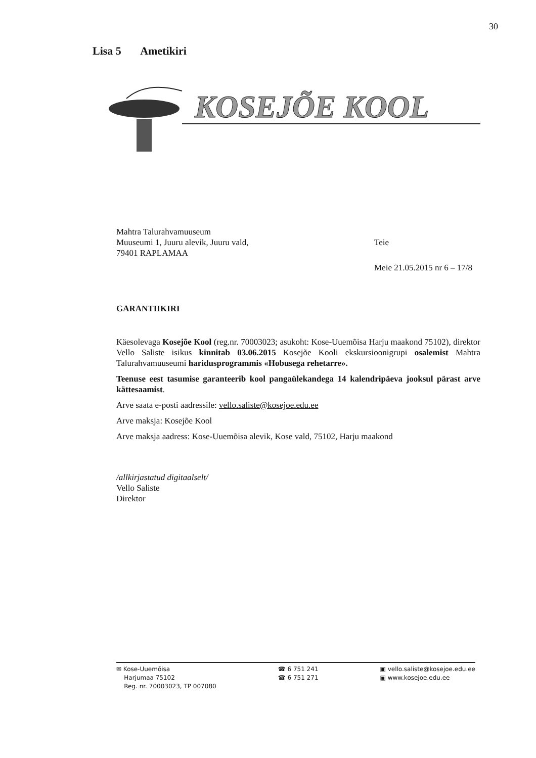30
Lisa 5 Ametikiri
KOSEJÕE KOOL
Mahtra Talurahvamuuseum
Muuseumi 1, Juuru alevik, Juuru vald,
79401 RAPLAMAA
Teie
Meie 21.05.2015 nr 6 – 17/8
GARANTIIKIRI
Käesolevaga Kosejõe Kool (reg.nr. 70003023; asukoht: Kose-Uuemõisa Harju maakond 75102), direktor Vello Saliste isikus kinnitab 03.06.2015 Kosejõe Kooli ekskursioonigrupi osalemist Mahtra Talurahvamuuseumi haridusprogrammis «Hobusega rehetarre».
Teenuse eest tasumise garanteerib kool pangaülekandega 14 kalendripäeva jooksul pärast arve kättesaamist.
Arve saata e-posti aadressile: vello.saliste@kosejoe.edu.ee
Arve maksja: Kosejõe Kool
Arve maksja aadress: Kose-Uuemõisa alevik, Kose vald, 75102, Harju maakond
/allkirjastatud digitaalselt/
Vello Saliste
Direktor
✉ Kose-Uuemõisa
Harjumaa 75102
Reg. nr. 70003023, TP 007080
☎ 6 751 241
☎ 6 751 271
▣ vello.saliste@kosejoe.edu.ee
▣ www.kosejoe.edu.ee